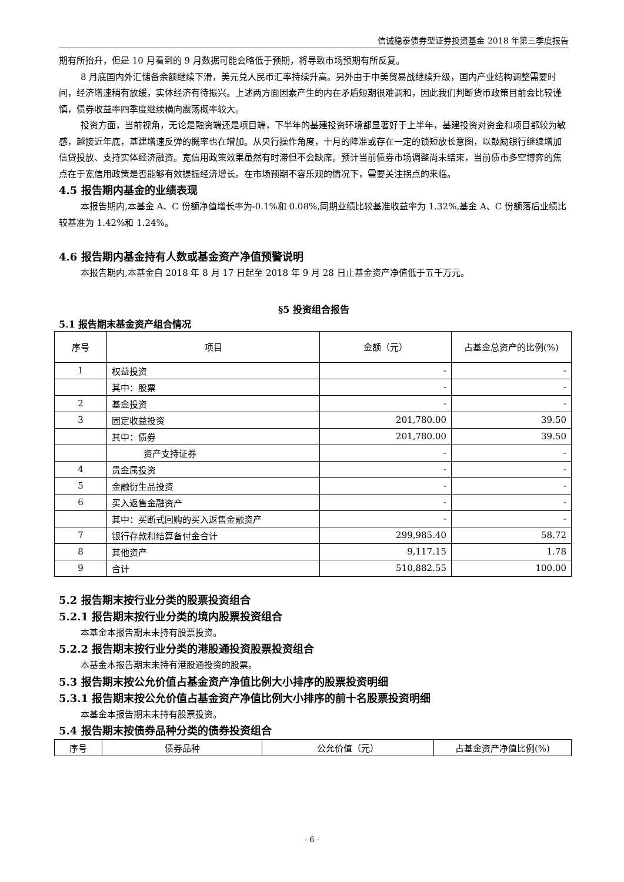信诚稳泰债券型证券投资基金 2018 年第三季度报告
期有所抬升，但是 10 月看到的 9 月数据可能会略低于预期，将导致市场预期有所反复。
8 月底国内外汇储备余额继续下滑，美元兑人民币汇率持续升高。另外由于中美贸易战继续升级，国内产业结构调整需要时间，经济增速稍有放缓，实体经济有待振兴。上述两方面因素产生的内在矛盾短期很难调和，因此我们判断货币政策目前会比较谨慎，债券收益率四季度继续横向震荡概率较大。
投资方面，当前视角，无论是融资端还是项目端，下半年的基建投资环境都显著好于上半年，基建投资对资金和项目都较为敏感，越接近年底，基建增速反弹的概率也在增加。从央行操作角度，十月的降准或存在一定的锁短放长意图，以鼓励银行继续增加信贷投放、支持实体经济融资。宽信用政策效果虽然有时滞但不会缺席。预计当前债券市场调整尚未结束，当前债市多空博弈的焦点在于宽信用政策是否能够有效提振经济增长。在市场预期不容乐观的情况下，需要关注拐点的来临。
4.5 报告期内基金的业绩表现
本报告期内,本基金 A、C 份额净值增长率为-0.1%和 0.08%,同期业绩比较基准收益率为 1.32%,基金 A、C 份额落后业绩比较基准为 1.42%和 1.24%。
4.6 报告期内基金持有人数或基金资产净值预警说明
本报告期内,本基金自 2018 年 8 月 17 日起至 2018 年 9 月 28 日止基金资产净值低于五千万元。
§5 投资组合报告
5.1 报告期末基金资产组合情况
| 序号 | 项目 | 金额（元） | 占基金总资产的比例(%) |
| --- | --- | --- | --- |
| 1 | 权益投资 | - | - |
| | 其中：股票 | - | - |
| 2 | 基金投资 | - | - |
| 3 | 固定收益投资 | 201,780.00 | 39.50 |
| | 其中：债券 | 201,780.00 | 39.50 |
| | 资产支持证券 | - | - |
| 4 | 贵金属投资 | - | - |
| 5 | 金融衍生品投资 | - | - |
| 6 | 买入返售金融资产 | - | - |
| | 其中：买断式回购的买入返售金融资产 | - | - |
| 7 | 银行存款和结算备付金合计 | 299,985.40 | 58.72 |
| 8 | 其他资产 | 9,117.15 | 1.78 |
| 9 | 合计 | 510,882.55 | 100.00 |
5.2 报告期末按行业分类的股票投资组合
5.2.1 报告期末按行业分类的境内股票投资组合
本基金本报告期末未持有股票投资。
5.2.2 报告期末按行业分类的港股通投资股票投资组合
本基金本报告期末未持有港股通投资的股票。
5.3 报告期末按公允价值占基金资产净值比例大小排序的股票投资明细
5.3.1 报告期末按公允价值占基金资产净值比例大小排序的前十名股票投资明细
本基金本报告期末未持有股票投资。
5.4 报告期末按债券品种分类的债券投资组合
| 序号 | 债券品种 | 公允价值（元） | 占基金资产净值比例(%) |
| --- | --- | --- | --- |
- 6 -